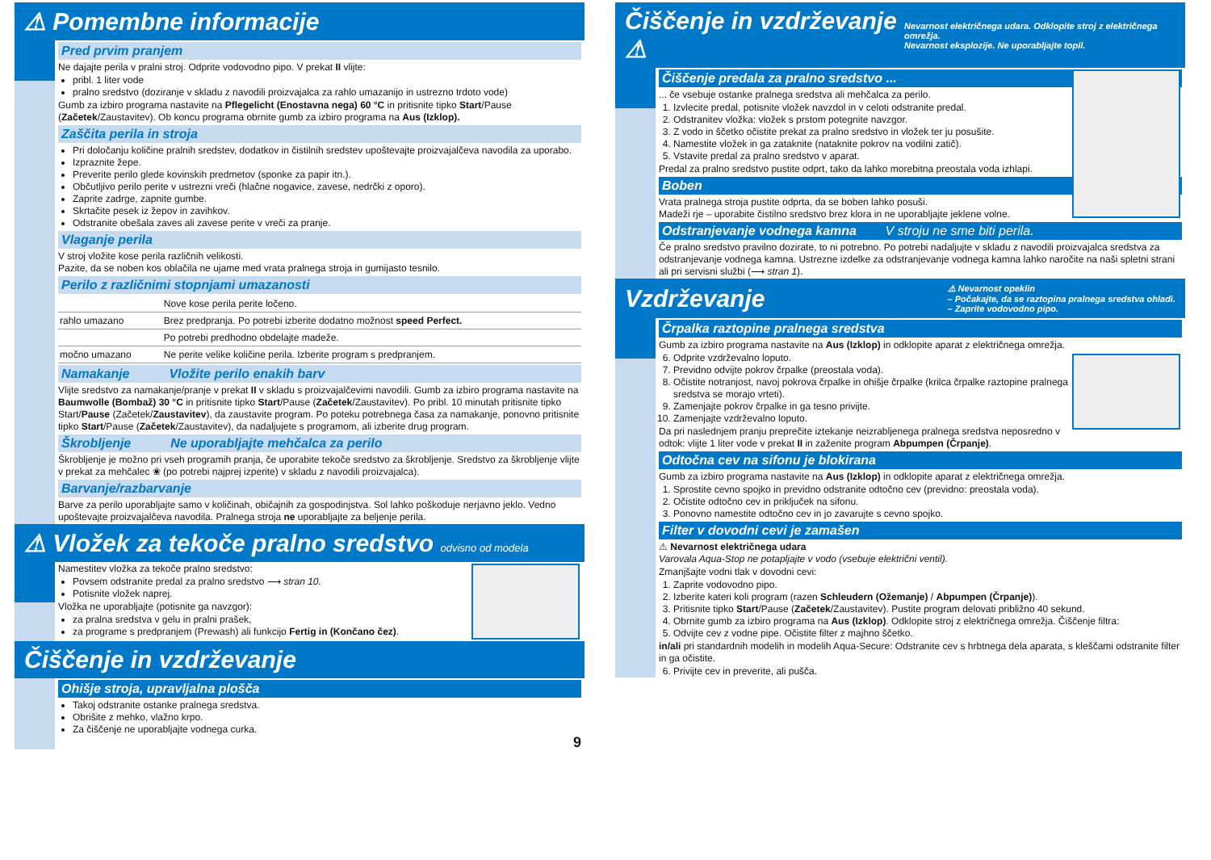⚠ Pomembne informacije
Pred prvim pranjem
Ne dajajte perila v pralni stroj. Odprite vodovodno pipo. V prekat II vlijte:
pribl. 1 liter vode
pralno sredstvo (doziranje v skladu z navodili proizvajalca za rahlo umazanijo in ustrezno trdoto vode)
Gumb za izbiro programa nastavite na Pflegelicht (Enostavna nega) 60 °C in pritisnite tipko Start/Pause (Začetek/Zaustavitev). Ob koncu programa obrnite gumb za izbiro programa na Aus (Izklop).
Zaščita perila in stroja
Pri določanju količine pralnih sredstev, dodatkov in čistilnih sredstev upoštevajte proizvajalčeva navodila za uporabo.
Izpraznite žepe.
Preverite perilo glede kovinskih predmetov (sponke za papir itn.).
Občutljivo perilo perite v ustrezni vreči (hlačne nogavice, zavese, nedrčki z oporo).
Zaprite zadrge, zapnite gumbe.
Skrtačite pesek iz žepov in zavihkov.
Odstranite obešala zaves ali zavese perite v vreči za pranje.
Vlaganje perila
V stroj vložite kose perila različnih velikosti.
Pazite, da se noben kos oblačila ne ujame med vrata pralnega stroja in gumijasto tesnilo.
Perilo z različnimi stopnjami umazanosti
| | Nove kose perila perite ločeno. |
| rahlo umazano | Brez predpranja. Po potrebi izberite dodatno možnost speed Perfect. |
| | Po potrebi predhodno obdelajte madeže. |
| močno umazano | Ne perite velike količine perila. Izberite program s predpranjem. |
Namakanje Vložite perilo enakih barv
Vlijte sredstvo za namakanje/pranje v prekat II v skladu s proizvajalčevimi navodili. Gumb za izbiro programa nastavite na Baumwolle (Bombaž) 30 °C in pritisnite tipko Start/Pause (Začetek/Zaustavitev). Po pribl. 10 minutah pritisnite tipko Start/Pause (Začetek/Zaustavitev), da zaustavite program. Po poteku potrebnega časa za namakanje, ponovno pritisnite tipko Start/Pause (Začetek/Zaustavitev), da nadaljujete s programom, ali izberite drug program.
Škrobljenje Ne uporabljajte mehčalca za perilo
Škrobljenje je možno pri vseh programih pranja, če uporabite tekoče sredstvo za škrobljenje. Sredstvo za škrobljenje vlijte v prekat za mehčalec ❀ (po potrebi najprej izperite) v skladu z navodili proizvajalca).
Barvanje/razbarvanje
Barve za perilo uporabljajte samo v količinah, običajnih za gospodinjstva. Sol lahko poškoduje nerjavno jeklo. Vedno upoštevajte proizvajalčeva navodila. Pralnega stroja ne uporabljajte za beljenje perila.
⚠ Vložek za tekoče pralno sredstvo odvisno od modela
Namestitev vložka za tekoče pralno sredstvo:
Povsem odstranite predal za pralno sredstvo ⟶ stran 10.
Potisnite vložek naprej.
Vložka ne uporabljajte (potisnite ga navzgor):
za pralna sredstva v gelu in pralni prašek,
za programe s predpranjem (Prewash) ali funkcijo Fertig in (Končano čez).
Čiščenje in vzdrževanje
Ohišje stroja, upravljalna plošča
Takoj odstranite ostanke pralnega sredstva.
Obrišite z mehko, vlažno krpo.
Za čiščenje ne uporabljajte vodnega curka.
9
Čiščenje in vzdrževanje ⚠ Nevarnost električnega udara. Odklopite stroj z električnega omrežja.
Nevarnost eksplozije. Ne uporabljajte topil.
Čiščenje predala za pralno sredstvo ...
... če vsebuje ostanke pralnega sredstva ali mehčalca za perilo.
1. Izvlecite predal, potisnite vložek navzdol in v celoti odstranite predal.
2. Odstranitev vložka: vložek s prstom potegnite navzgor.
3. Z vodo in ščetko očistite prekat za pralno sredstvo in vložek ter ju posušite.
4. Namestite vložek in ga zataknite (nataknite pokrov na vodilni zatič).
5. Vstavite predal za pralno sredstvo v aparat.
Predal za pralno sredstvo pustite odprt, tako da lahko morebitna preostala voda izhlapi.
Boben
Vrata pralnega stroja pustite odprta, da se boben lahko posuši.
Madeži rje – uporabite čistilno sredstvo brez klora in ne uporabljajte jeklene volne.
Odstranjevanje vodnega kamna V stroju ne sme biti perila.
Če pralno sredstvo pravilno dozirate, to ni potrebno. Po potrebi nadaljujte v skladu z navodili proizvajalca sredstva za odstranjevanje vodnega kamna. Ustrezne izdelke za odstranjevanje vodnega kamna lahko naročite na naši spletni strani ali pri servisni službi (⟶ stran 1).
Vzdrževanje ⚠ Nevarnost opeklin
– Počakajte, da se raztopina pralnega sredstva ohladi.
– Zaprite vodovodno pipo.
Črpalka raztopine pralnega sredstva
Gumb za izbiro programa nastavite na Aus (Izklop) in odklopite aparat z električnega omrežja.
6. Odprite vzdrževalno loputo.
7. Previdno odvijte pokrov črpalke (preostala voda).
8. Očistite notranjost, navoj pokrova črpalke in ohišje črpalke (krilca črpalke raztopine pralnega sredstva se morajo vrteti).
9. Zamenjajte pokrov črpalke in ga tesno privijte.
10. Zamenjajte vzdrževalno loputo.
Da pri naslednjem pranju preprečite iztekanje neizrabljenega pralnega sredstva neposredno v odtok: vlijte 1 liter vode v prekat II in zaženite program Abpumpen (Črpanje).
Odtočna cev na sifonu je blokirana
Gumb za izbiro programa nastavite na Aus (Izklop) in odklopite aparat z električnega omrežja.
1. Sprostite cevno spojko in previdno odstranite odtočno cev (previdno: preostala voda).
2. Očistite odtočno cev in priključek na sifonu.
3. Ponovno namestite odtočno cev in jo zavarujte s cevno spojko.
Filter v dovodni cevi je zamašen
⚠ Nevarnost električnega udara
Varovala Aqua-Stop ne potapljajte v vodo (vsebuje električni ventil).
Zmanjšajte vodni tlak v dovodni cevi:
1. Zaprite vodovodno pipo.
2. Izberite kateri koli program (razen Schleudern (Ožemanje) / Abpumpen (Črpanje)).
3. Pritisnite tipko Start/Pause (Začetek/Zaustavitev). Pustite program delovati približno 40 sekund.
4. Obrnite gumb za izbiro programa na Aus (Izklop). Odklopite stroj z električnega omrežja. Čiščenje filtra:
5. Odvijte cev z vodne pipe. Očistite filter z majhno ščetko.
in/ali pri standardnih modelih in modelih Aqua-Secure: Odstranite cev s hrbtnega dela aparata, s kleščami odstranite filter in ga očistite.
6. Privijte cev in preverite, ali pušča.